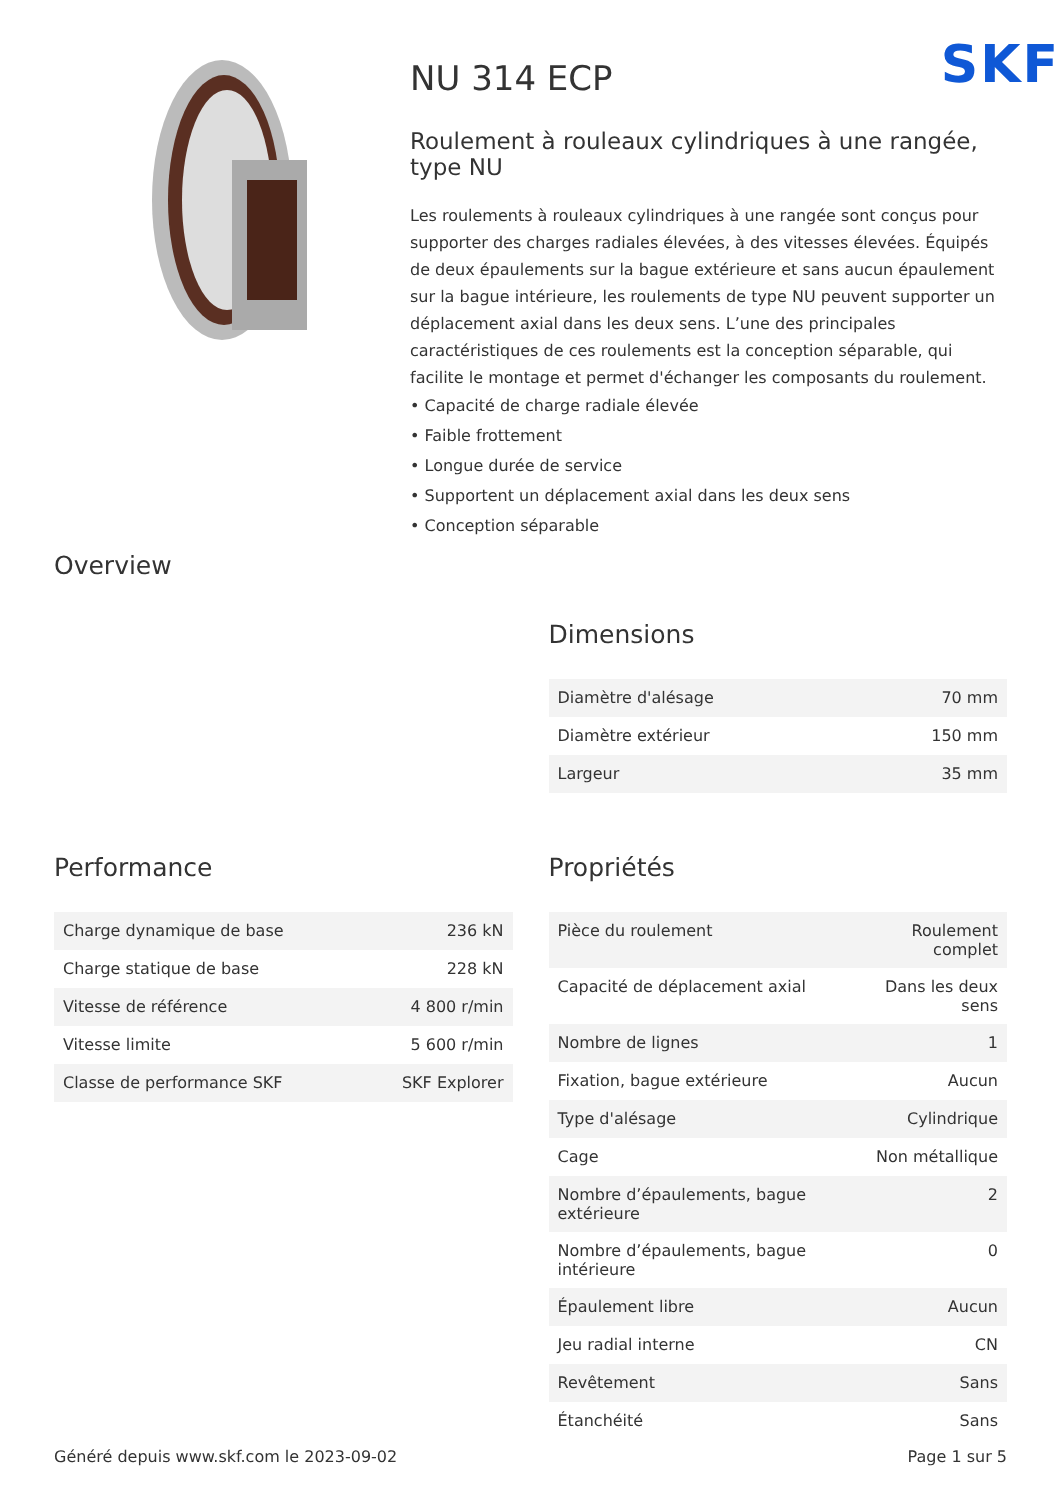SKF
NU 314 ECP
Roulement à rouleaux cylindriques à une rangée, type NU
Les roulements à rouleaux cylindriques à une rangée sont conçus pour supporter des charges radiales élevées, à des vitesses élevées. Équipés de deux épaulements sur la bague extérieure et sans aucun épaulement sur la bague intérieure, les roulements de type NU peuvent supporter un déplacement axial dans les deux sens. L’une des principales caractéristiques de ces roulements est la conception séparable, qui facilite le montage et permet d'échanger les composants du roulement.
• Capacité de charge radiale élevée
• Faible frottement
• Longue durée de service
• Supportent un déplacement axial dans les deux sens
• Conception séparable
Overview
Dimensions
| Diamètre d'alésage | 70 mm |
| Diamètre extérieur | 150 mm |
| Largeur | 35 mm |
Performance
| Charge dynamique de base | 236 kN |
| Charge statique de base | 228 kN |
| Vitesse de référence | 4 800 r/min |
| Vitesse limite | 5 600 r/min |
| Classe de performance SKF | SKF Explorer |
Propriétés
| Pièce du roulement | Roulement complet |
| Capacité de déplacement axial | Dans les deux sens |
| Nombre de lignes | 1 |
| Fixation, bague extérieure | Aucun |
| Type d'alésage | Cylindrique |
| Cage | Non métallique |
| Nombre d’épaulements, bague extérieure | 2 |
| Nombre d’épaulements, bague intérieure | 0 |
| Épaulement libre | Aucun |
| Jeu radial interne | CN |
| Revêtement | Sans |
| Étanchéité | Sans |
Généré depuis www.skf.com le 2023-09-02 Page 1 sur 5